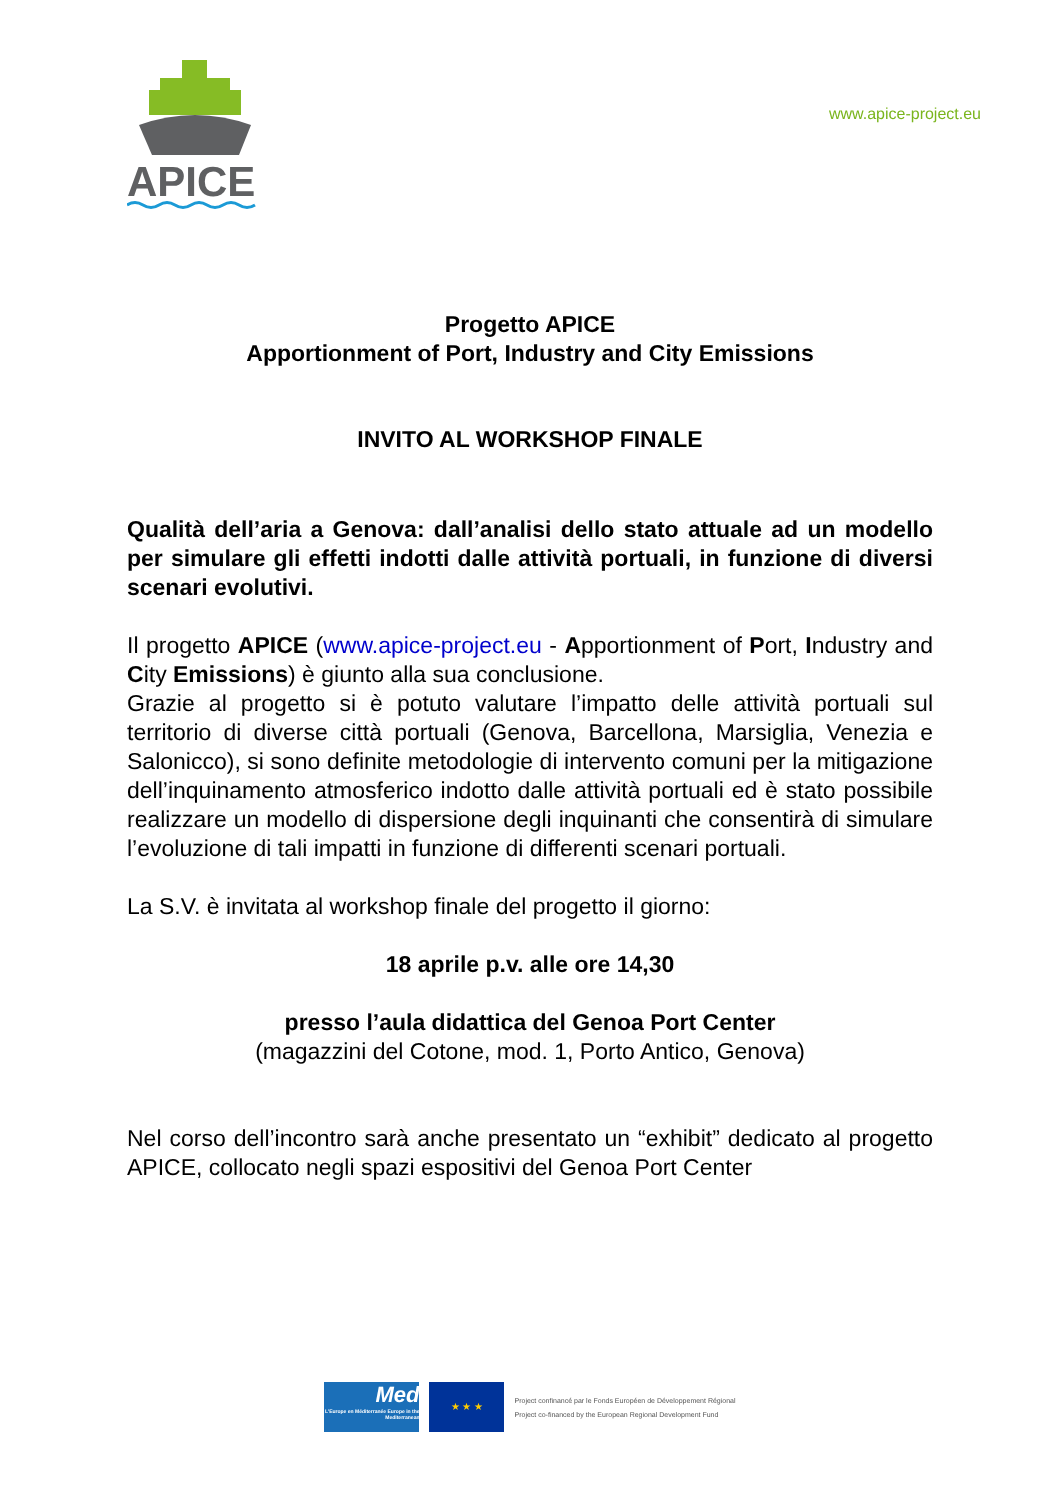APICE
www.apice-project.eu
Progetto APICE
Apportionment of Port, Industry and City Emissions
INVITO AL WORKSHOP FINALE
Qualità dell’aria a Genova: dall’analisi dello stato attuale ad un modello per simulare gli effetti indotti dalle attività portuali, in funzione di diversi scenari evolutivi.
Il progetto APICE (www.apice-project.eu - Apportionment of Port, Industry and City Emissions) è giunto alla sua conclusione.
Grazie al progetto si è potuto valutare l’impatto delle attività portuali sul territorio di diverse città portuali (Genova, Barcellona, Marsiglia, Venezia e Salonicco), si sono definite metodologie di intervento comuni per la mitigazione dell’inquinamento atmosferico indotto dalle attività portuali ed è stato possibile realizzare un modello di dispersione degli inquinanti che consentirà di simulare l’evoluzione di tali impatti in funzione di differenti scenari portuali.
La S.V. è invitata al workshop finale del progetto il giorno:
18 aprile p.v. alle ore 14,30
presso l’aula didattica del Genoa Port Center
(magazzini del Cotone, mod. 1, Porto Antico, Genova)
Nel corso dell’incontro sarà anche presentato un “exhibit” dedicato al progetto APICE, collocato negli spazi espositivi del Genoa Port Center
Med
L'Europe en Méditerranée Europe in the Mediterranean
★ ★ ★
Project confinancé par le Fonds Européen de Développement Régional
Project co-financed by the European Regional Development Fund